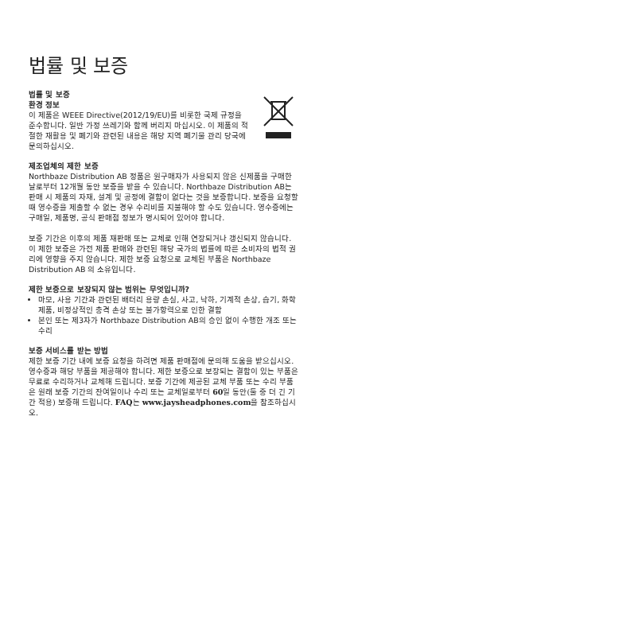법률 및 보증
법률 및 보증
환경 정보
이 제품은 WEEE Directive(2012/19/EU)를 비롯한 국제 규정을 준수합니다. 일반 가정 쓰레기와 함께 버리지 마십시오. 이 제품의 적절한 재활용 및 폐기와 관련된 내용은 해당 지역 폐기물 관리 당국에 문의하십시오.
제조업체의 제한 보증
Northbaze Distribution AB 정품은 원구매자가 사용되지 않은 신제품을 구매한 날로부터 12개월 동안 보증을 받을 수 있습니다. Northbaze Distribution AB는 판매 시 제품의 자재, 설계 및 공정에 결함이 없다는 것을 보증합니다. 보증을 요청할 때 영수증을 제출할 수 없는 경우 수리비를 지불해야 할 수도 있습니다. 영수증에는 구매일, 제품명, 공식 판매점 정보가 명시되어 있어야 합니다.
보증 기간은 이후의 제품 재판매 또는 교체로 인해 연장되거나 갱신되지 않습니다. 이 제한 보증은 가전 제품 판매와 관련된 해당 국가의 법률에 따른 소비자의 법적 권리에 영향을 주지 않습니다. 제한 보증 요청으로 교체된 부품은 Northbaze Distribution AB 의 소유입니다.
제한 보증으로 보장되지 않는 범위는 무엇입니까?
마모, 사용 기간과 관련된 배터리 용량 손실, 사고, 낙하, 기계적 손상, 습기, 화학 제품, 비정상적인 충격 손상 또는 불가항력으로 인한 결함
본인 또는 제3자가 Northbaze Distribution AB의 승인 없이 수행한 개조 또는 수리
보증 서비스를 받는 방법
제한 보증 기간 내에 보증 요청을 하려면 제품 판매점에 문의해 도움을 받으십시오. 영수증과 해당 부품을 제공해야 합니다. 제한 보증으로 보장되는 결함이 있는 부품은 무료로 수리하거나 교체해 드립니다. 보증 기간에 제공된 교체 부품 또는 수리 부품은 원래 보증 기간의 잔여일이나 수리 또는 교체일로부터 60일 동안(둘 중 더 긴 기간 적용) 보증해 드립니다. FAQ는 www.jaysheadphones.com을 참조하십시오.